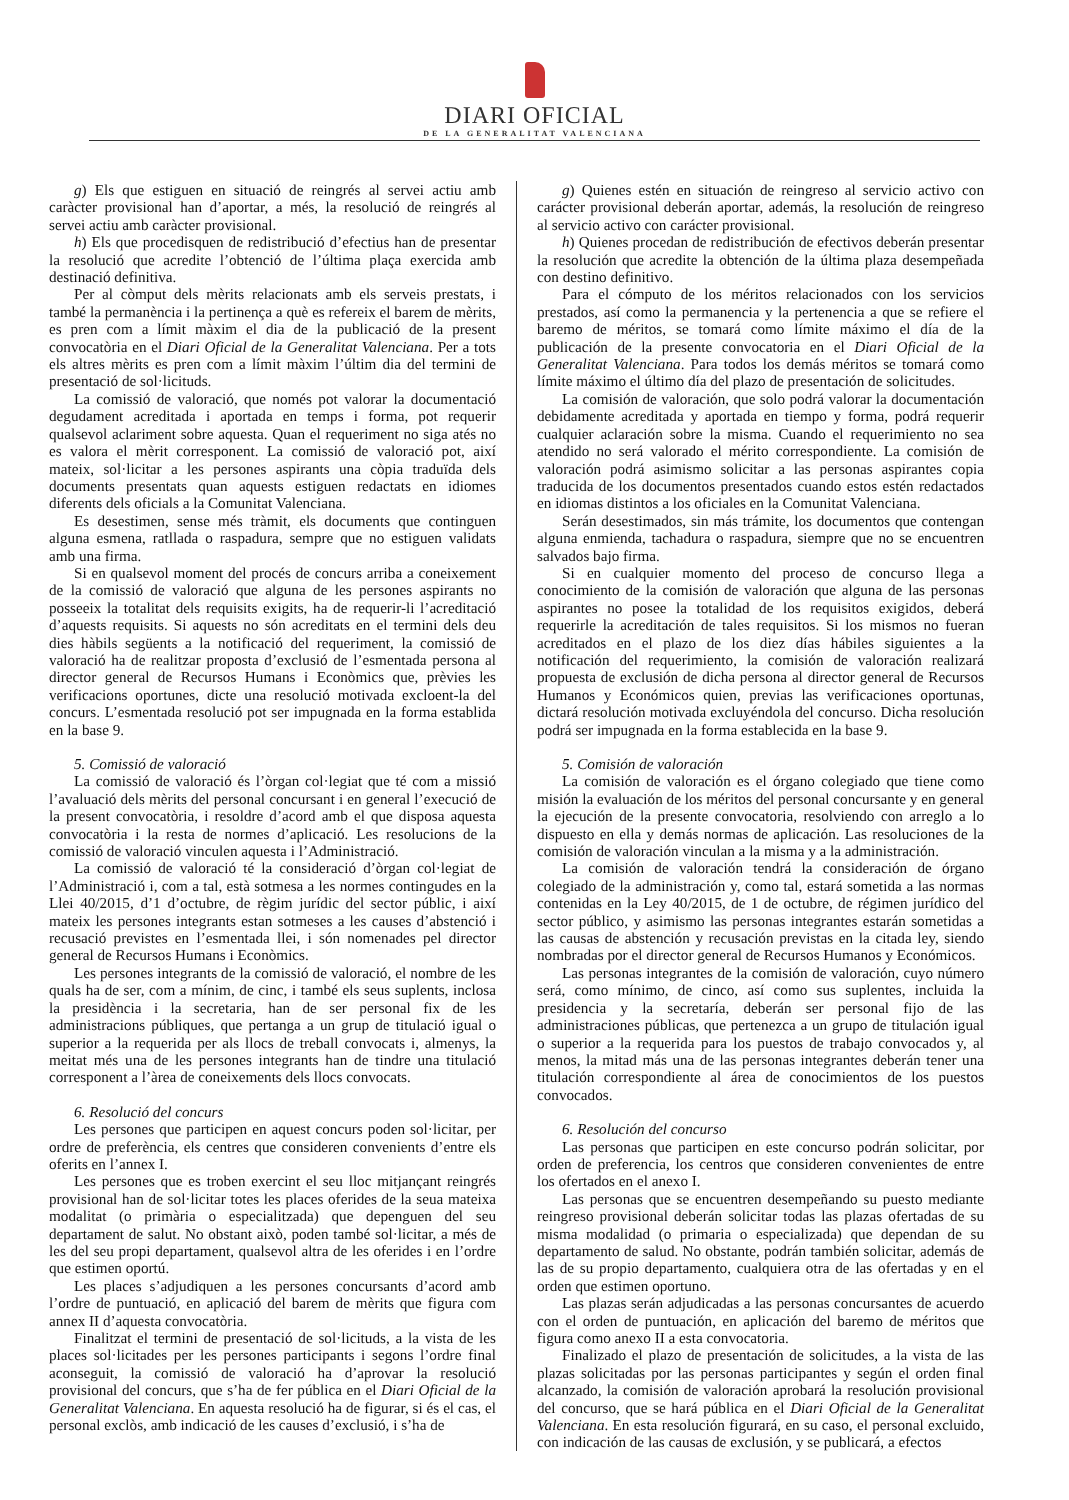DIARI OFICIAL
DE LA GENERALITAT VALENCIANA
g) Els que estiguen en situació de reingrés al servei actiu amb caràcter provisional han d’aportar, a més, la resolució de reingrés al servei actiu amb caràcter provisional.
h) Els que procedisquen de redistribució d’efectius han de presentar la resolució que acredite l’obtenció de l’última plaça exercida amb destinació definitiva.
Per al còmput dels mèrits relacionats amb els serveis prestats, i també la permanència i la pertinença a què es refereix el barem de mèrits, es pren com a límit màxim el dia de la publicació de la present convocatòria en el Diari Oficial de la Generalitat Valenciana. Per a tots els altres mèrits es pren com a límit màxim l’últim dia del termini de presentació de sol·licituds.
La comissió de valoració, que només pot valorar la documentació degudament acreditada i aportada en temps i forma, pot requerir qualsevol aclariment sobre aquesta. Quan el requeriment no siga atés no es valora el mèrit corresponent. La comissió de valoració pot, així mateix, sol·licitar a les persones aspirants una còpia traduïda dels documents presentats quan aquests estiguen redactats en idiomes diferents dels oficials a la Comunitat Valenciana.
Es desestimen, sense més tràmit, els documents que continguen alguna esmena, ratllada o raspadura, sempre que no estiguen validats amb una firma.
Si en qualsevol moment del procés de concurs arriba a coneixement de la comissió de valoració que alguna de les persones aspirants no posseeix la totalitat dels requisits exigits, ha de requerir-li l’acreditació d’aquests requisits. Si aquests no són acreditats en el termini dels deu dies hàbils següents a la notificació del requeriment, la comissió de valoració ha de realitzar proposta d’exclusió de l’esmentada persona al director general de Recursos Humans i Econòmics que, prèvies les verificacions oportunes, dicte una resolució motivada excloent-la del concurs. L’esmentada resolució pot ser impugnada en la forma establida en la base 9.
5. Comissió de valoració
La comissió de valoració és l’òrgan col·legiat que té com a missió l’avaluació dels mèrits del personal concursant i en general l’execució de la present convocatòria, i resoldre d’acord amb el que disposa aquesta convocatòria i la resta de normes d’aplicació. Les resolucions de la comissió de valoració vinculen aquesta i l’Administració.
La comissió de valoració té la consideració d’òrgan col·legiat de l’Administració i, com a tal, està sotmesa a les normes contingudes en la Llei 40/2015, d’1 d’octubre, de règim jurídic del sector públic, i així mateix les persones integrants estan sotmeses a les causes d’abstenció i recusació previstes en l’esmentada llei, i són nomenades pel director general de Recursos Humans i Econòmics.
Les persones integrants de la comissió de valoració, el nombre de les quals ha de ser, com a mínim, de cinc, i també els seus suplents, inclosa la presidència i la secretaria, han de ser personal fix de les administracions públiques, que pertanga a un grup de titulació igual o superior a la requerida per als llocs de treball convocats i, almenys, la meitat més una de les persones integrants han de tindre una titulació corresponent a l’àrea de coneixements dels llocs convocats.
6. Resolució del concurs
Les persones que participen en aquest concurs poden sol·licitar, per ordre de preferència, els centres que consideren convenients d’entre els oferits en l’annex I.
Les persones que es troben exercint el seu lloc mitjançant reingrés provisional han de sol·licitar totes les places oferides de la seua mateixa modalitat (o primària o especialitzada) que depenguen del seu departament de salut. No obstant això, poden també sol·licitar, a més de les del seu propi departament, qualsevol altra de les oferides i en l’ordre que estimen oportú.
Les places s’adjudiquen a les persones concursants d’acord amb l’ordre de puntuació, en aplicació del barem de mèrits que figura com annex II d’aquesta convocatòria.
Finalitzat el termini de presentació de sol·licituds, a la vista de les places sol·licitades per les persones participants i segons l’ordre final aconseguit, la comissió de valoració ha d’aprovar la resolució provisional del concurs, que s’ha de fer pública en el Diari Oficial de la Generalitat Valenciana. En aquesta resolució ha de figurar, si és el cas, el personal exclòs, amb indicació de les causes d’exclusió, i s’ha de
g) Quienes estén en situación de reingreso al servicio activo con carácter provisional deberán aportar, además, la resolución de reingreso al servicio activo con carácter provisional.
h) Quienes procedan de redistribución de efectivos deberán presentar la resolución que acredite la obtención de la última plaza desempeñada con destino definitivo.
Para el cómputo de los méritos relacionados con los servicios prestados, así como la permanencia y la pertenencia a que se refiere el baremo de méritos, se tomará como límite máximo el día de la publicación de la presente convocatoria en el Diari Oficial de la Generalitat Valenciana. Para todos los demás méritos se tomará como límite máximo el último día del plazo de presentación de solicitudes.
La comisión de valoración, que solo podrá valorar la documentación debidamente acreditada y aportada en tiempo y forma, podrá requerir cualquier aclaración sobre la misma. Cuando el requerimiento no sea atendido no será valorado el mérito correspondiente. La comisión de valoración podrá asimismo solicitar a las personas aspirantes copia traducida de los documentos presentados cuando estos estén redactados en idiomas distintos a los oficiales en la Comunitat Valenciana.
Serán desestimados, sin más trámite, los documentos que contengan alguna enmienda, tachadura o raspadura, siempre que no se encuentren salvados bajo firma.
Si en cualquier momento del proceso de concurso llega a conocimiento de la comisión de valoración que alguna de las personas aspirantes no posee la totalidad de los requisitos exigidos, deberá requerirle la acreditación de tales requisitos. Si los mismos no fueran acreditados en el plazo de los diez días hábiles siguientes a la notificación del requerimiento, la comisión de valoración realizará propuesta de exclusión de dicha persona al director general de Recursos Humanos y Económicos quien, previas las verificaciones oportunas, dictará resolución motivada excluyéndola del concurso. Dicha resolución podrá ser impugnada en la forma establecida en la base 9.
5. Comisión de valoración
La comisión de valoración es el órgano colegiado que tiene como misión la evaluación de los méritos del personal concursante y en general la ejecución de la presente convocatoria, resolviendo con arreglo a lo dispuesto en ella y demás normas de aplicación. Las resoluciones de la comisión de valoración vinculan a la misma y a la administración.
La comisión de valoración tendrá la consideración de órgano colegiado de la administración y, como tal, estará sometida a las normas contenidas en la Ley 40/2015, de 1 de octubre, de régimen jurídico del sector público, y asimismo las personas integrantes estarán sometidas a las causas de abstención y recusación previstas en la citada ley, siendo nombradas por el director general de Recursos Humanos y Económicos.
Las personas integrantes de la comisión de valoración, cuyo número será, como mínimo, de cinco, así como sus suplentes, incluida la presidencia y la secretaría, deberán ser personal fijo de las administraciones públicas, que pertenezca a un grupo de titulación igual o superior a la requerida para los puestos de trabajo convocados y, al menos, la mitad más una de las personas integrantes deberán tener una titulación correspondiente al área de conocimientos de los puestos convocados.
6. Resolución del concurso
Las personas que participen en este concurso podrán solicitar, por orden de preferencia, los centros que consideren convenientes de entre los ofertados en el anexo I.
Las personas que se encuentren desempeñando su puesto mediante reingreso provisional deberán solicitar todas las plazas ofertadas de su misma modalidad (o primaria o especializada) que dependan de su departamento de salud. No obstante, podrán también solicitar, además de las de su propio departamento, cualquiera otra de las ofertadas y en el orden que estimen oportuno.
Las plazas serán adjudicadas a las personas concursantes de acuerdo con el orden de puntuación, en aplicación del baremo de méritos que figura como anexo II a esta convocatoria.
Finalizado el plazo de presentación de solicitudes, a la vista de las plazas solicitadas por las personas participantes y según el orden final alcanzado, la comisión de valoración aprobará la resolución provisional del concurso, que se hará pública en el Diari Oficial de la Generalitat Valenciana. En esta resolución figurará, en su caso, el personal excluido, con indicación de las causas de exclusión, y se publicará, a efectos